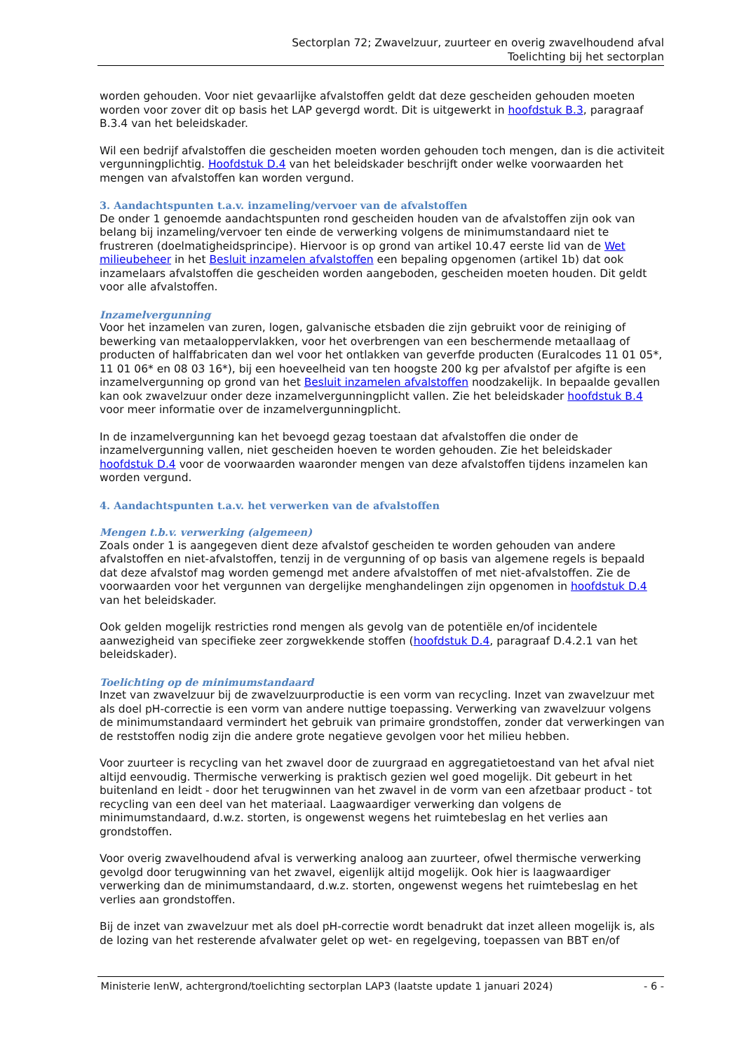Sectorplan 72; Zwavelzuur, zuurteer en overig zwavelhoudend afval
Toelichting bij het sectorplan
worden gehouden. Voor niet gevaarlijke afvalstoffen geldt dat deze gescheiden gehouden moeten worden voor zover dit op basis het LAP gevergd wordt. Dit is uitgewerkt in hoofdstuk B.3, paragraaf B.3.4 van het beleidskader.
Wil een bedrijf afvalstoffen die gescheiden moeten worden gehouden toch mengen, dan is die activiteit vergunningplichtig. Hoofdstuk D.4 van het beleidskader beschrijft onder welke voorwaarden het mengen van afvalstoffen kan worden vergund.
3. Aandachtspunten t.a.v. inzameling/vervoer van de afvalstoffen
De onder 1 genoemde aandachtspunten rond gescheiden houden van de afvalstoffen zijn ook van belang bij inzameling/vervoer ten einde de verwerking volgens de minimumstandaard niet te frustreren (doelmatigheidsprincipe). Hiervoor is op grond van artikel 10.47 eerste lid van de Wet milieubeheer in het Besluit inzamelen afvalstoffen een bepaling opgenomen (artikel 1b) dat ook inzamelaars afvalstoffen die gescheiden worden aangeboden, gescheiden moeten houden. Dit geldt voor alle afvalstoffen.
Inzamelvergunning
Voor het inzamelen van zuren, logen, galvanische etsbaden die zijn gebruikt voor de reiniging of bewerking van metaaloppervlakken, voor het overbrengen van een beschermende metaallaag of producten of halffabricaten dan wel voor het ontlakken van geverfde producten (Euralcodes 11 01 05*, 11 01 06* en 08 03 16*), bij een hoeveelheid van ten hoogste 200 kg per afvalstof per afgifte is een inzamelvergunning op grond van het Besluit inzamelen afvalstoffen noodzakelijk. In bepaalde gevallen kan ook zwavelzuur onder deze inzamelvergunningplicht vallen. Zie het beleidskader hoofdstuk B.4 voor meer informatie over de inzamelvergunningplicht.
In de inzamelvergunning kan het bevoegd gezag toestaan dat afvalstoffen die onder de inzamelvergunning vallen, niet gescheiden hoeven te worden gehouden. Zie het beleidskader hoofdstuk D.4 voor de voorwaarden waaronder mengen van deze afvalstoffen tijdens inzamelen kan worden vergund.
4. Aandachtspunten t.a.v. het verwerken van de afvalstoffen
Mengen t.b.v. verwerking (algemeen)
Zoals onder 1 is aangegeven dient deze afvalstof gescheiden te worden gehouden van andere afvalstoffen en niet-afvalstoffen, tenzij in de vergunning of op basis van algemene regels is bepaald dat deze afvalstof mag worden gemengd met andere afvalstoffen of met niet-afvalstoffen. Zie de voorwaarden voor het vergunnen van dergelijke menghandelingen zijn opgenomen in hoofdstuk D.4 van het beleidskader.
Ook gelden mogelijk restricties rond mengen als gevolg van de potentiële en/of incidentele aanwezigheid van specifieke zeer zorgwekkende stoffen (hoofdstuk D.4, paragraaf D.4.2.1 van het beleidskader).
Toelichting op de minimumstandaard
Inzet van zwavelzuur bij de zwavelzuurproductie is een vorm van recycling. Inzet van zwavelzuur met als doel pH-correctie is een vorm van andere nuttige toepassing. Verwerking van zwavelzuur volgens de minimumstandaard vermindert het gebruik van primaire grondstoffen, zonder dat verwerkingen van de reststoffen nodig zijn die andere grote negatieve gevolgen voor het milieu hebben.
Voor zuurteer is recycling van het zwavel door de zuurgraad en aggregatietoestand van het afval niet altijd eenvoudig. Thermische verwerking is praktisch gezien wel goed mogelijk. Dit gebeurt in het buitenland en leidt - door het terugwinnen van het zwavel in de vorm van een afzetbaar product - tot recycling van een deel van het materiaal. Laagwaardiger verwerking dan volgens de minimumstandaard, d.w.z. storten, is ongewenst wegens het ruimtebeslag en het verlies aan grondstoffen.
Voor overig zwavelhoudend afval is verwerking analoog aan zuurteer, ofwel thermische verwerking gevolgd door terugwinning van het zwavel, eigenlijk altijd mogelijk. Ook hier is laagwaardiger verwerking dan de minimumstandaard, d.w.z. storten, ongewenst wegens het ruimtebeslag en het verlies aan grondstoffen.
Bij de inzet van zwavelzuur met als doel pH-correctie wordt benadrukt dat inzet alleen mogelijk is, als de lozing van het resterende afvalwater gelet op wet- en regelgeving, toepassen van BBT en/of
Ministerie IenW, achtergrond/toelichting sectorplan LAP3 (laatste update 1 januari 2024) - 6 -